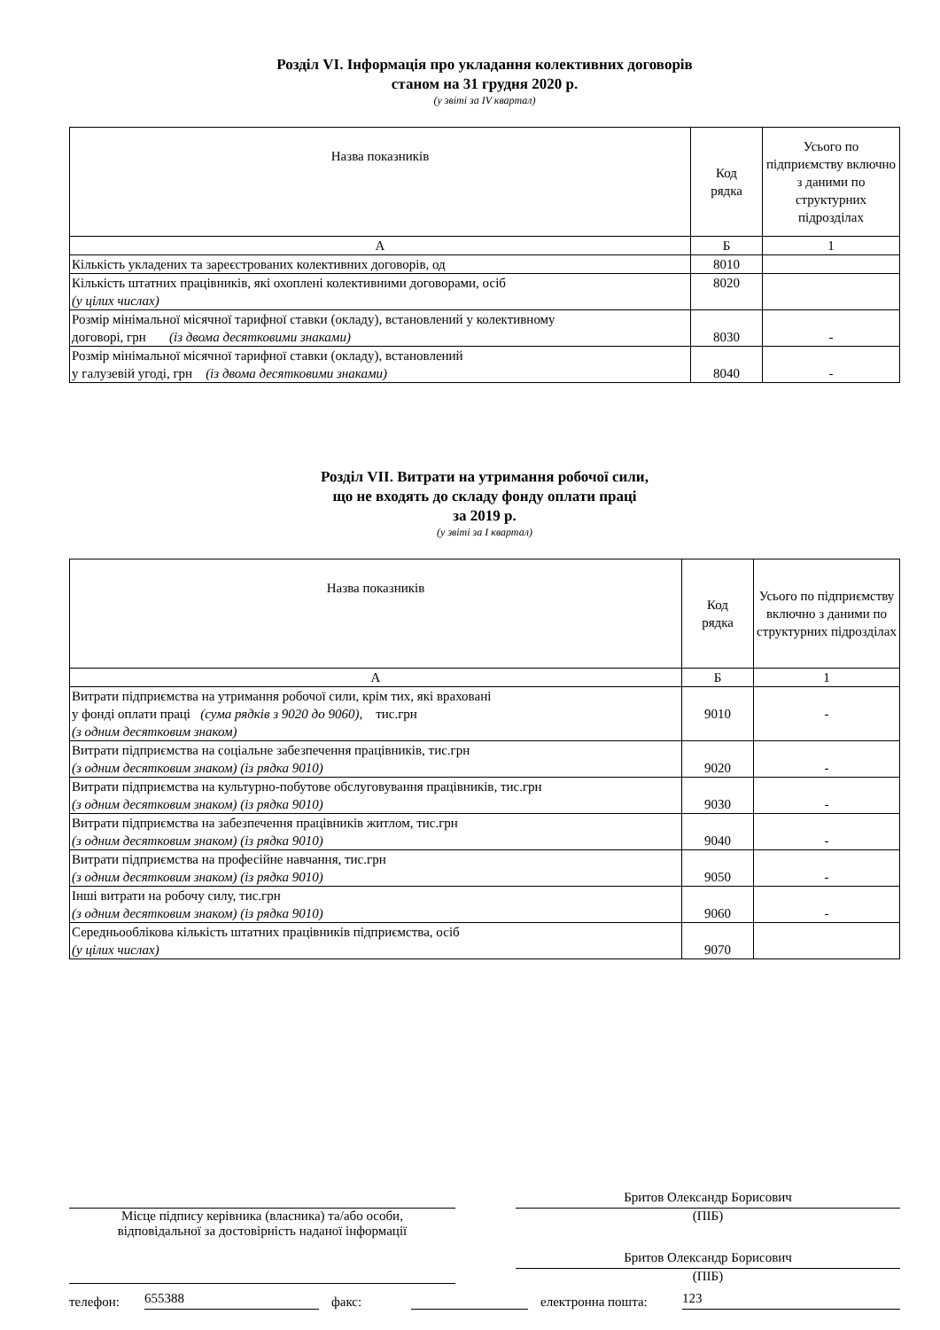Розділ VI. Інформація про укладання колективних договорів
станом на 31 грудня 2020 р.
(у звіті за IV квартал)
| Назва показників | Код рядка | Усього по підприємству включно з даними по структурних підрозділах |
| --- | --- | --- |
| А | Б | 1 |
| Кількість укладених та зареєстрованих колективних договорів, од | 8010 | |
| Кількість штатних працівників, які охоплені колективними договорами, осіб (у цілих числах) | 8020 | |
| Розмір мінімальної місячної тарифної ставки (окладу), встановлений у колективному договорі, грн (із двома десятковими знаками) | 8030 | - |
| Розмір мінімальної місячної тарифної ставки (окладу), встановлений у галузевій угоді, грн (із двома десятковими знаками) | 8040 | - |
Розділ VII. Витрати на утримання робочої сили,
що не входять до складу фонду оплати праці
за 2019 р.
(у звіті за I квартал)
| Назва показників | Код рядка | Усього по підприємству включно з даними по структурних підрозділах |
| --- | --- | --- |
| А | Б | 1 |
| Витрати підприємства на утримання робочої сили, крім тих, які враховані у фонді оплати праці (сума рядків з 9020 до 9060), тис.грн (з одним десятковим знаком) | 9010 | - |
| Витрати підприємства на соціальне забезпечення працівників, тис.грн (з одним десятковим знаком) (із рядка 9010) | 9020 | - |
| Витрати підприємства на культурно-побутове обслуговування працівників, тис.грн (з одним десятковим знаком) (із рядка 9010) | 9030 | - |
| Витрати підприємства на забезпечення працівників житлом, тис.грн (з одним десятковим знаком) (із рядка 9010) | 9040 | - |
| Витрати підприємства на професійне навчання, тис.грн (з одним десятковим знаком) (із рядка 9010) | 9050 | - |
| Інші витрати на робочу силу, тис.грн (з одним десятковим знаком) (із рядка 9010) | 9060 | - |
| Середньооблікова кількість штатних працівників підприємства, осіб (у цілих числах) | 9070 | |
Місце підпису керівника (власника) та/або особи,
відповідальної за достовірність наданої інформації
Бритов Олександр Борисович
(ПІБ)
Бритов Олександр Борисович
(ПІБ)
телефон: 655388 факс: електронна пошта: 123